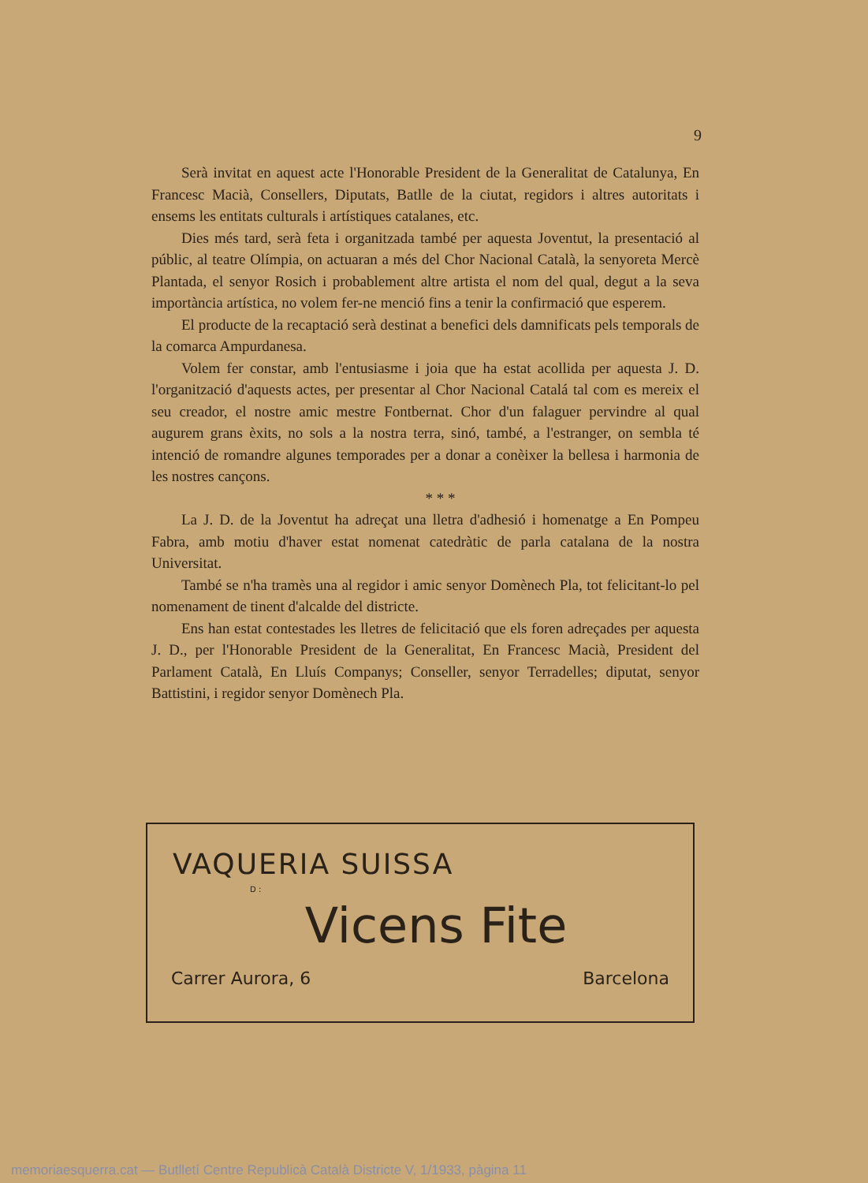9
Serà invitat en aquest acte l'Honorable President de la Generalitat de Catalunya, En Francesc Macià, Consellers, Diputats, Batlle de la ciutat, regidors i altres autoritats i ensems les entitats culturals i artístiques catalanes, etc.
Dies més tard, serà feta i organitzada també per aquesta Joventut, la presentació al públic, al teatre Olímpia, on actuaran a més del Chor Nacional Català, la senyoreta Mercè Plantada, el senyor Rosich i probablement altre artista el nom del qual, degut a la seva importància artística, no volem fer-ne menció fins a tenir la confirmació que esperem.
El producte de la recaptació serà destinat a benefici dels damnificats pels temporals de la comarca Ampurdanesa.
Volem fer constar, amb l'entusiasme i joia que ha estat acollida per aquesta J. D. l'organització d'aquests actes, per presentar al Chor Nacional Catalá tal com es mereix el seu creador, el nostre amic mestre Fontbernat. Chor d'un falaguer pervindre al qual augurem grans èxits, no sols a la nostra terra, sinó, també, a l'estranger, on sembla té intenció de romandre algunes temporades per a donar a conèixer la bellesa i harmonia de les nostres cançons.
* * *
La J. D. de la Joventut ha adreçat una lletra d'adhesió i homenatge a En Pompeu Fabra, amb motiu d'haver estat nomenat catedràtic de parla catalana de la nostra Universitat.
També se n'ha tramès una al regidor i amic senyor Domènech Pla, tot felicitant-lo pel nomenament de tinent d'alcalde del districte.
Ens han estat contestades les lletres de felicitació que els foren adreçades per aquesta J. D., per l'Honorable President de la Generalitat, En Francesc Macià, President del Parlament Català, En Lluís Companys; Conseller, senyor Terradelles; diputat, senyor Battistini, i regidor senyor Domènech Pla.
VAQUERIA SUISSA
D :
Vicens Fite
Carrer Aurora, 6 Barcelona
memoriaesquerra.cat — Butlletí Centre Republicà Català Districte V, 1/1933, pàgina 11